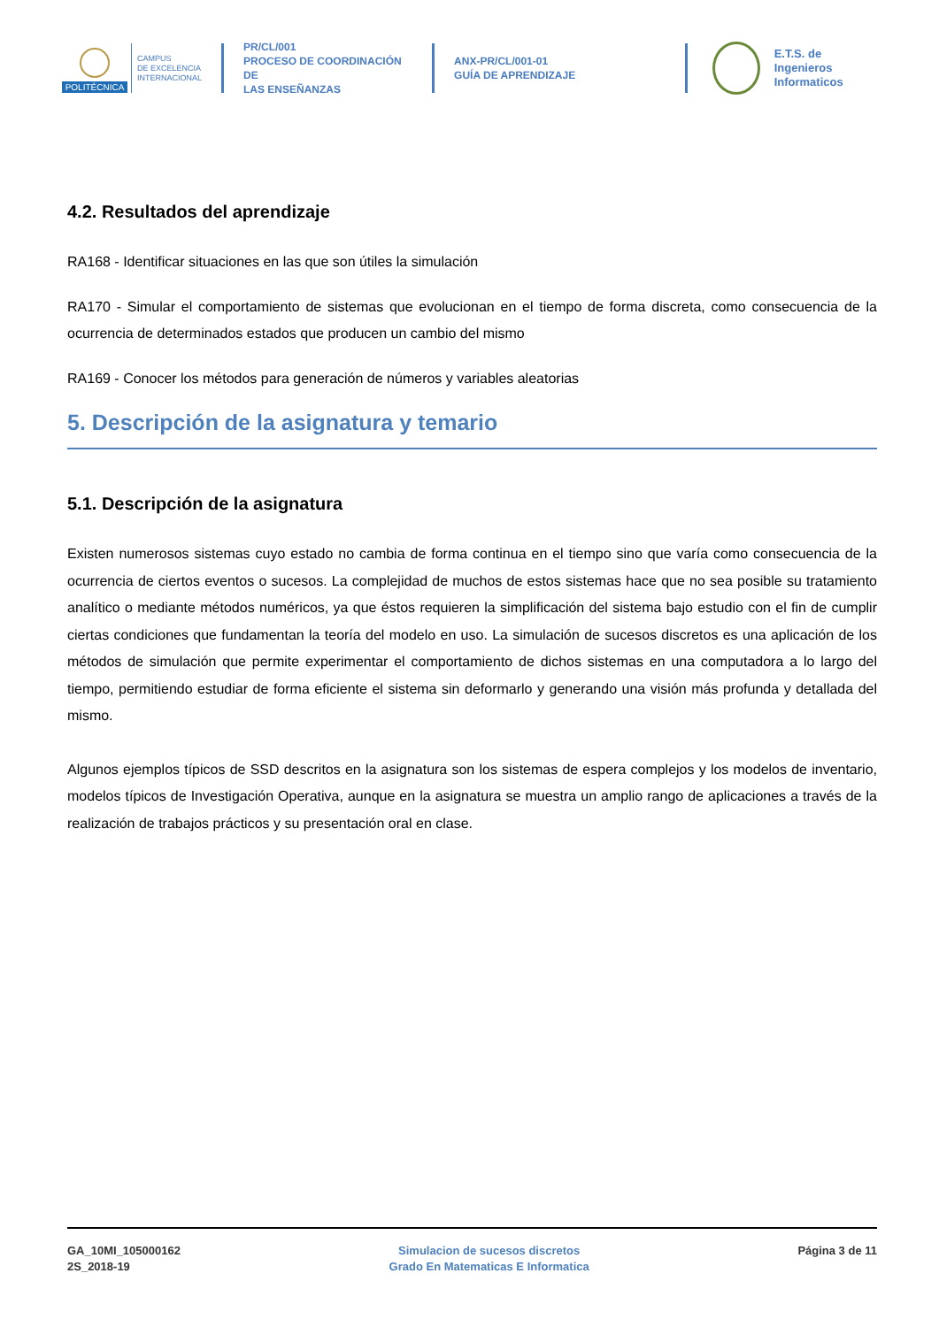POLITÉCNICA
CAMPUS
DE EXCELENCIA
INTERNACIONAL
PR/CL/001
PROCESO DE COORDINACIÓN DE
LAS ENSEÑANZAS
ANX-PR/CL/001-01
GUÍA DE APRENDIZAJE
E.T.S. de Ingenieros
Informaticos
4.2. Resultados del aprendizaje
RA168 - Identificar situaciones en las que son útiles la simulación
RA170 - Simular el comportamiento de sistemas que evolucionan en el tiempo de forma discreta, como consecuencia de la ocurrencia de determinados estados que producen un cambio del mismo
RA169 - Conocer los métodos para generación de números y variables aleatorias
5. Descripción de la asignatura y temario
5.1. Descripción de la asignatura
Existen numerosos sistemas cuyo estado no cambia de forma continua en el tiempo sino que varía como consecuencia de la ocurrencia de ciertos eventos o sucesos. La complejidad de muchos de estos sistemas hace que no sea posible su tratamiento analítico o mediante métodos numéricos, ya que éstos requieren la simplificación del sistema bajo estudio con el fin de cumplir ciertas condiciones que fundamentan la teoría del modelo en uso. La simulación de sucesos discretos es una aplicación de los métodos de simulación que permite experimentar el comportamiento de dichos sistemas en una computadora a lo largo del tiempo, permitiendo estudiar de forma eficiente el sistema sin deformarlo y generando una visión más profunda y detallada del mismo.
Algunos ejemplos típicos de SSD descritos en la asignatura son los sistemas de espera complejos y los modelos de inventario, modelos típicos de Investigación Operativa, aunque en la asignatura se muestra un amplio rango de aplicaciones a través de la realización de trabajos prácticos y su presentación oral en clase.
GA_10MI_105000162
2S_2018-19
Simulacion de sucesos discretos
Grado En Matematicas E Informatica
Página 3 de 11